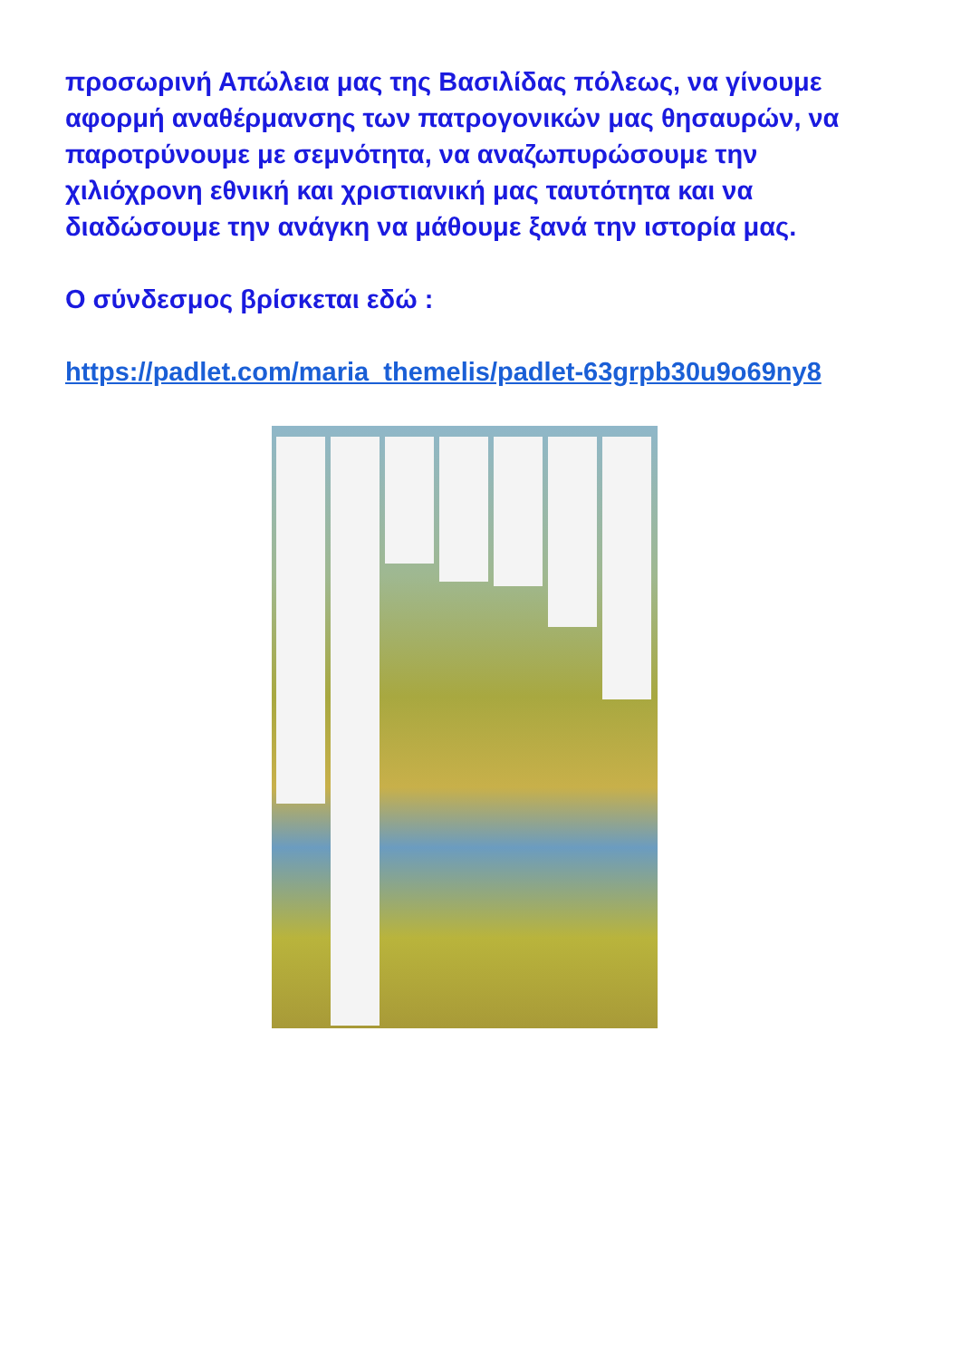προσωρινή Απώλεια μας της Βασιλίδας πόλεως, να γίνουμε αφορμή αναθέρμανσης των πατρογονικών μας θησαυρών, να παροτρύνουμε με σεμνότητα, να αναζωπυρώσουμε την χιλιόχρονη εθνική και χριστιανική μας ταυτότητα και να διαδώσουμε την ανάγκη να μάθουμε ξανά την ιστορία μας.
Ο σύνδεσμος βρίσκεται εδώ :
https://padlet.com/maria_themelis/padlet-63grpb30u9o69ny8